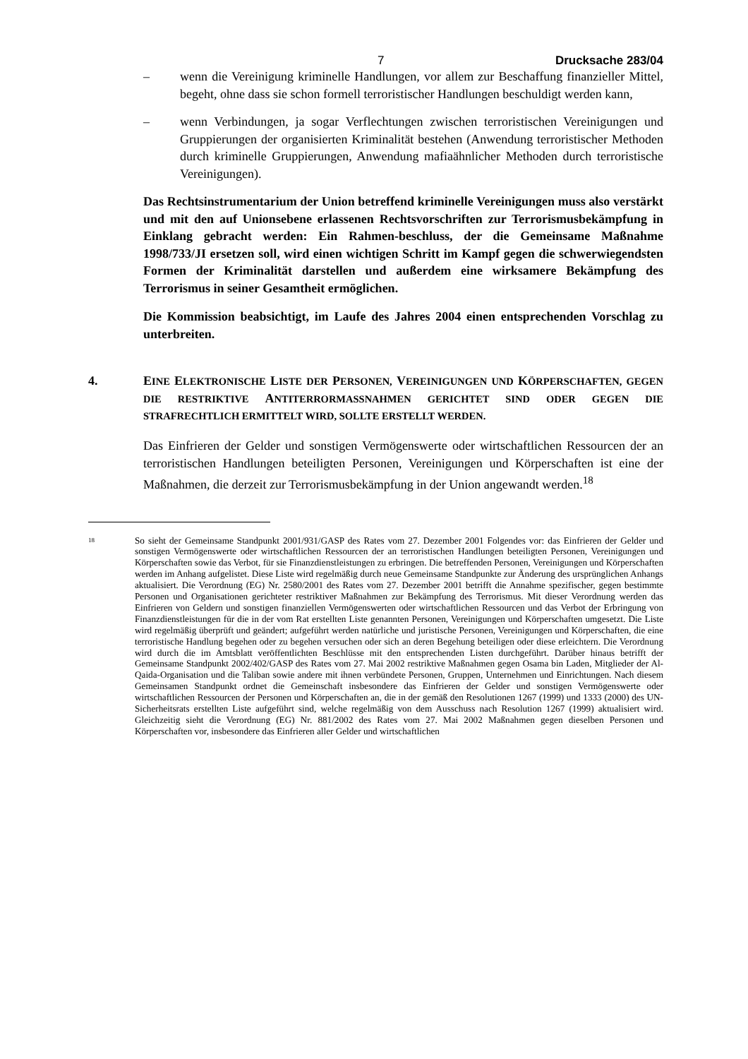7 Drucksache 283/04
– wenn die Vereinigung kriminelle Handlungen, vor allem zur Beschaffung finanzieller Mittel, begeht, ohne dass sie schon formell terroristischer Handlungen beschuldigt werden kann,
– wenn Verbindungen, ja sogar Verflechtungen zwischen terroristischen Vereinigungen und Gruppierungen der organisierten Kriminalität bestehen (Anwendung terroristischer Methoden durch kriminelle Gruppierungen, Anwendung mafiaähnlicher Methoden durch terroristische Vereinigungen).
Das Rechtsinstrumentarium der Union betreffend kriminelle Vereinigungen muss also verstärkt und mit den auf Unionsebene erlassenen Rechtsvorschriften zur Terrorismusbekämpfung in Einklang gebracht werden: Ein Rahmen-beschluss, der die Gemeinsame Maßnahme 1998/733/JI ersetzen soll, wird einen wichtigen Schritt im Kampf gegen die schwerwiegendsten Formen der Kriminalität darstellen und außerdem eine wirksamere Bekämpfung des Terrorismus in seiner Gesamtheit ermöglichen.
Die Kommission beabsichtigt, im Laufe des Jahres 2004 einen entsprechenden Vorschlag zu unterbreiten.
4. EINE ELEKTRONISCHE LISTE DER PERSONEN, VEREINIGUNGEN UND KÖRPERSCHAFTEN, GEGEN DIE RESTRIKTIVE ANTITERRORMASSNAHMEN GERICHTET SIND ODER GEGEN DIE STRAFRECHTLICH ERMITTELT WIRD, SOLLTE ERSTELLT WERDEN.
Das Einfrieren der Gelder und sonstigen Vermögenswerte oder wirtschaftlichen Ressourcen der an terroristischen Handlungen beteiligten Personen, Vereinigungen und Körperschaften ist eine der Maßnahmen, die derzeit zur Terrorismusbekämpfung in der Union angewandt werden.<sup>18</sup>
18 So sieht der Gemeinsame Standpunkt 2001/931/GASP des Rates vom 27. Dezember 2001 Folgendes vor: das Einfrieren der Gelder und sonstigen Vermögenswerte oder wirtschaftlichen Ressourcen der an terroristischen Handlungen beteiligten Personen, Vereinigungen und Körperschaften sowie das Verbot, für sie Finanzdienstleistungen zu erbringen. Die betreffenden Personen, Vereinigungen und Körperschaften werden im Anhang aufgelistet. Diese Liste wird regelmäßig durch neue Gemeinsame Standpunkte zur Änderung des ursprünglichen Anhangs aktualisiert. Die Verordnung (EG) Nr. 2580/2001 des Rates vom 27. Dezember 2001 betrifft die Annahme spezifischer, gegen bestimmte Personen und Organisationen gerichteter restriktiver Maßnahmen zur Bekämpfung des Terrorismus. Mit dieser Verordnung werden das Einfrieren von Geldern und sonstigen finanziellen Vermögenswerten oder wirtschaftlichen Ressourcen und das Verbot der Erbringung von Finanzdienstleistungen für die in der vom Rat erstellten Liste genannten Personen, Vereinigungen und Körperschaften umgesetzt. Die Liste wird regelmäßig überprüft und geändert; aufgeführt werden natürliche und juristische Personen, Vereinigungen und Körperschaften, die eine terroristische Handlung begehen oder zu begehen versuchen oder sich an deren Begehung beteiligen oder diese erleichtern. Die Verordnung wird durch die im Amtsblatt veröffentlichten Beschlüsse mit den entsprechenden Listen durchgeführt. Darüber hinaus betrifft der Gemeinsame Standpunkt 2002/402/GASP des Rates vom 27. Mai 2002 restriktive Maßnahmen gegen Osama bin Laden, Mitglieder der Al-Qaida-Organisation und die Taliban sowie andere mit ihnen verbündete Personen, Gruppen, Unternehmen und Einrichtungen. Nach diesem Gemeinsamen Standpunkt ordnet die Gemeinschaft insbesondere das Einfrieren der Gelder und sonstigen Vermögenswerte oder wirtschaftlichen Ressourcen der Personen und Körperschaften an, die in der gemäß den Resolutionen 1267 (1999) und 1333 (2000) des UN-Sicherheitsrats erstellten Liste aufgeführt sind, welche regelmäßig von dem Ausschuss nach Resolution 1267 (1999) aktualisiert wird. Gleichzeitig sieht die Verordnung (EG) Nr. 881/2002 des Rates vom 27. Mai 2002 Maßnahmen gegen dieselben Personen und Körperschaften vor, insbesondere das Einfrieren aller Gelder und wirtschaftlichen